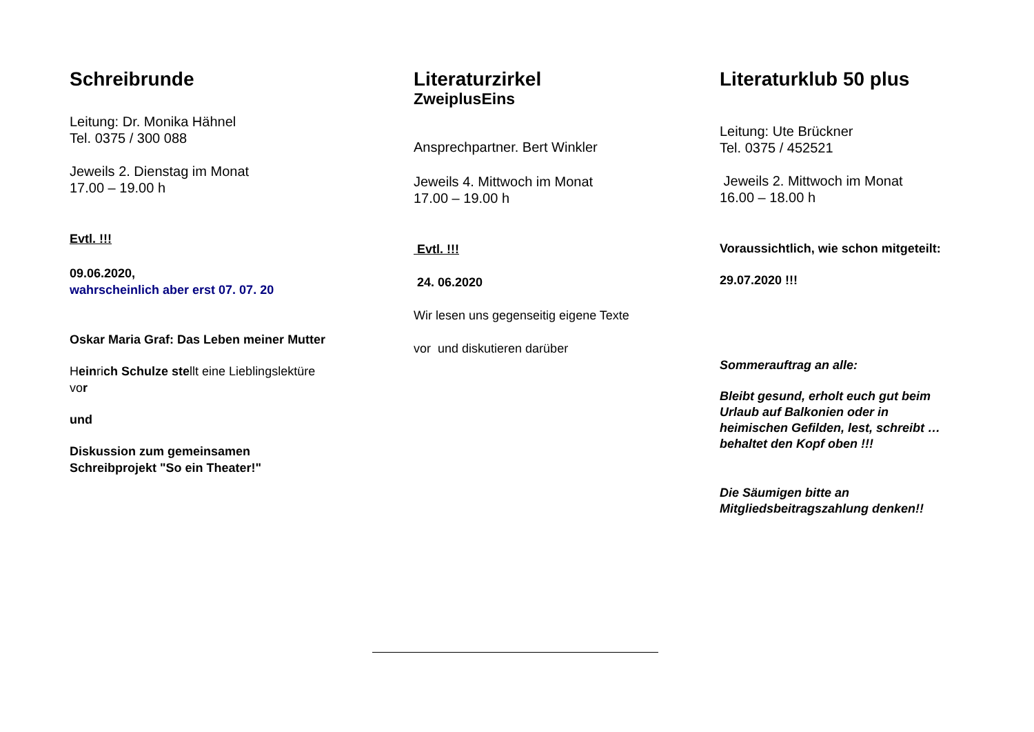Schreibrunde
Leitung: Dr. Monika Hähnel
Tel. 0375 / 300 088
Jeweils 2. Dienstag im Monat
17.00 – 19.00 h
Evtl. !!!
09.06.2020,
wahrscheinlich aber erst 07. 07. 20
Oskar Maria Graf: Das Leben meiner Mutter
Heinrich Schulze stellt eine Lieblingslektüre
vor
und
Diskussion zum gemeinsamen
Schreibprojekt "So ein Theater!"
Literaturzirkel
ZweiplusEins
Ansprechpartner. Bert Winkler
Jeweils 4. Mittwoch im Monat
17.00 – 19.00 h
Evtl. !!!
24. 06.2020
Wir lesen uns gegenseitig eigene Texte
vor und diskutieren darüber
Literaturklub 50 plus
Leitung: Ute Brückner
Tel. 0375 / 452521
Jeweils 2. Mittwoch im Monat
16.00 – 18.00 h
Voraussichtlich, wie schon mitgeteilt:
29.07.2020 !!!
Sommerauftrag an alle:
Bleibt gesund, erholt euch gut beim
Urlaub auf Balkonien oder in
heimischen Gefilden, lest, schreibt …
behaltet den Kopf oben !!!
Die Säumigen bitte an
Mitgliedsbeitragszahlung denken!!